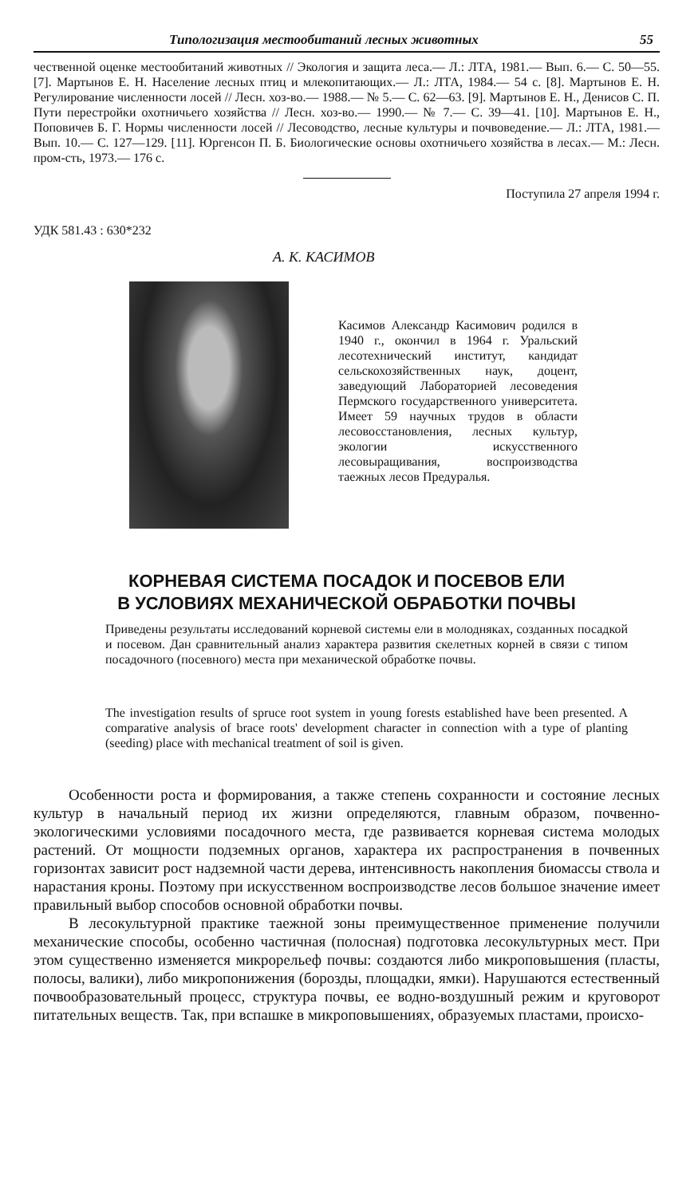Типологизация местообитаний лесных животных 55
чественной оценке местообитаний животных // Экология и защита леса.— Л.: ЛТА, 1981.— Вып. 6.— С. 50—55. [7]. Мартынов Е. Н. Население лесных птиц и млекопитающих.— Л.: ЛТА, 1984.— 54 с. [8]. Мартынов Е. Н. Регулирование численности лосей // Лесн. хоз-во.— 1988.— № 5.— С. 62—63. [9]. Мартынов Е. Н., Денисов С. П. Пути перестройки охотничьего хозяйства // Лесн. хоз-во.— 1990.— № 7.— С. 39—41. [10]. Мартынов Е. Н., Поповичев Б. Г. Нормы численности лосей // Лесоводство, лесные культуры и почвоведение.— Л.: ЛТА, 1981.— Вып. 10.— С. 127—129. [11]. Юргенсон П. Б. Биологические основы охотничьего хозяйства в лесах.— М.: Лесн. пром-сть, 1973.— 176 с.
Поступила 27 апреля 1994 г.
УДК 581.43 : 630*232
А. К. КАСИМОВ
Касимов Александр Касимович родился в 1940 г., окончил в 1964 г. Уральский лесотехнический институт, кандидат сельскохозяйственных наук, доцент, заведующий Лабораторией лесоведения Пермского государственного университета. Имеет 59 научных трудов в области лесовосстановления, лесных культур, экологии искусственного лесовыращивания, воспроизводства таежных лесов Предуралья.
КОРНЕВАЯ СИСТЕМА ПОСАДОК И ПОСЕВОВ ЕЛИ
В УСЛОВИЯХ МЕХАНИЧЕСКОЙ ОБРАБОТКИ ПОЧВЫ
Приведены результаты исследований корневой системы ели в молодняках, созданных посадкой и посевом. Дан сравнительный анализ характера развития скелетных корней в связи с типом посадочного (посевного) места при механической обработке почвы.
The investigation results of spruce root system in young forests established have been presented. A comparative analysis of brace roots' development character in connection with a type of planting (seeding) place with mechanical treatment of soil is given.
Особенности роста и формирования, а также степень сохранности и состояние лесных культур в начальный период их жизни определяются, главным образом, почвенно-экологическими условиями посадочного места, где развивается корневая система молодых растений. От мощности подземных органов, характера их распространения в почвенных горизонтах зависит рост надземной части дерева, интенсивность накопления биомассы ствола и нарастания кроны. Поэтому при искусственном воспроизводстве лесов большое значение имеет правильный выбор способов основной обработки почвы.
В лесокультурной практике таежной зоны преимущественное применение получили механические способы, особенно частичная (полосная) подготовка лесокультурных мест. При этом существенно изменяется микрорельеф почвы: создаются либо микроповышения (пласты, полосы, валики), либо микропонижения (борозды, площадки, ямки). Нарушаются естественный почвообразовательный процесс, структура почвы, ее водно-воздушный режим и круговорот питательных веществ. Так, при вспашке в микроповышениях, образуемых пластами, происхо-